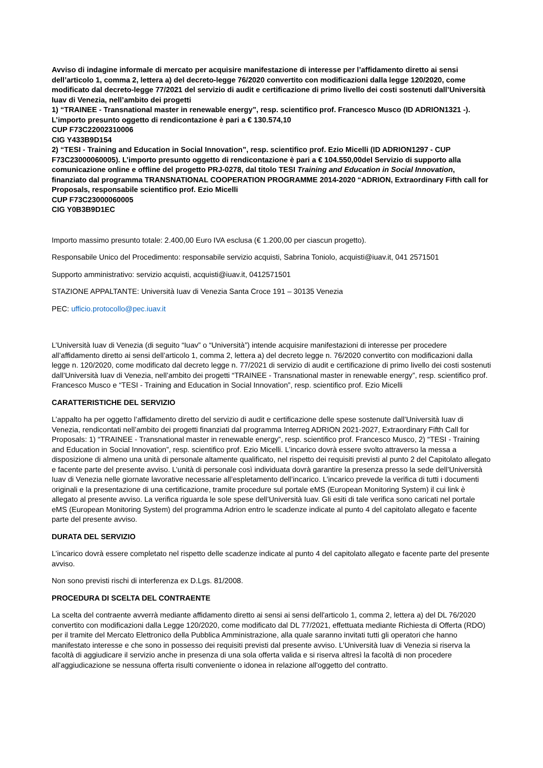Avviso di indagine informale di mercato per acquisire manifestazione di interesse per l’affidamento diretto ai sensi dell’articolo 1, comma 2, lettera a) del decreto-legge 76/2020 convertito con modificazioni dalla legge 120/2020, come modificato dal decreto-legge 77/2021 del servizio di audit e certificazione di primo livello dei costi sostenuti dall’Università Iuav di Venezia, nell’ambito dei progetti
1) “TRAINEE - Transnational master in renewable energy”, resp. scientifico prof. Francesco Musco (ID ADRION1321 -). L’importo presunto oggetto di rendicontazione è pari a € 130.574,10
CUP F73C22002310006
CIG Y433B9D154
2) “TESI - Training and Education in Social Innovation”, resp. scientifico prof. Ezio Micelli (ID ADRION1297 - CUP F73C23000060005). L’importo presunto oggetto di rendicontazione è pari a € 104.550,00del Servizio di supporto alla comunicazione online e offline del progetto PRJ-0278, dal titolo TESI Training and Education in Social Innovation, finanziato dal programma TRANSNATIONAL COOPERATION PROGRAMME 2014-2020 “ADRION, Extraordinary Fifth call for Proposals, responsabile scientifico prof. Ezio Micelli
CUP F73C23000060005
CIG Y0B3B9D1EC
Importo massimo presunto totale: 2.400,00 Euro IVA esclusa (€ 1.200,00 per ciascun progetto).
Responsabile Unico del Procedimento: responsabile servizio acquisti, Sabrina Toniolo, acquisti@iuav.it, 041 2571501
Supporto amministrativo: servizio acquisti, acquisti@iuav.it, 0412571501
STAZIONE APPALTANTE: Università Iuav di Venezia Santa Croce 191 – 30135 Venezia
PEC: ufficio.protocollo@pec.iuav.it
L’Università Iuav di Venezia (di seguito “Iuav” o “Università”) intende acquisire manifestazioni di interesse per procedere all’affidamento diretto ai sensi dell’articolo 1, comma 2, lettera a) del decreto legge n. 76/2020 convertito con modificazioni dalla legge n. 120/2020, come modificato dal decreto legge n. 77/2021 di servizio di audit e certificazione di primo livello dei costi sostenuti dall’Università Iuav di Venezia, nell’ambito dei progetti “TRAINEE - Transnational master in renewable energy”, resp. scientifico prof. Francesco Musco e “TESI - Training and Education in Social Innovation”, resp. scientifico prof. Ezio Micelli
CARATTERISTICHE DEL SERVIZIO
L’appalto ha per oggetto l’affidamento diretto del servizio di audit e certificazione delle spese sostenute dall’Università Iuav di Venezia, rendicontati nell’ambito dei progetti finanziati dal programma Interreg ADRION 2021-2027, Extraordinary Fifth Call for Proposals: 1) “TRAINEE - Transnational master in renewable energy”, resp. scientifico prof. Francesco Musco, 2) “TESI - Training and Education in Social Innovation”, resp. scientifico prof. Ezio Micelli. L’incarico dovrà essere svolto attraverso la messa a disposizione di almeno una unità di personale altamente qualificato, nel rispetto dei requisiti previsti al punto 2 del Capitolato allegato e facente parte del presente avviso. L’unità di personale così individuata dovrà garantire la presenza presso la sede dell’Università Iuav di Venezia nelle giornate lavorative necessarie all’espletamento dell’incarico. L’incarico prevede la verifica di tutti i documenti originali e la presentazione di una certificazione, tramite procedure sul portale eMS (European Monitoring System) il cui link è allegato al presente avviso. La verifica riguarda le sole spese dell’Università Iuav. Gli esiti di tale verifica sono caricati nel portale eMS (European Monitoring System) del programma Adrion entro le scadenze indicate al punto 4 del capitolato allegato e facente parte del presente avviso.
DURATA DEL SERVIZIO
L’incarico dovrà essere completato nel rispetto delle scadenze indicate al punto 4 del capitolato allegato e facente parte del presente avviso.
Non sono previsti rischi di interferenza ex D.Lgs. 81/2008.
PROCEDURA DI SCELTA DEL CONTRAENTE
La scelta del contraente avverrà mediante affidamento diretto ai sensi ai sensi dell'articolo 1, comma 2, lettera a) del DL 76/2020 convertito con modificazioni dalla Legge 120/2020, come modificato dal DL 77/2021, effettuata mediante Richiesta di Offerta (RDO) per il tramite del Mercato Elettronico della Pubblica Amministrazione, alla quale saranno invitati tutti gli operatori che hanno manifestato interesse e che sono in possesso dei requisiti previsti dal presente avviso. L’Università Iuav di Venezia si riserva la facoltà di aggiudicare il servizio anche in presenza di una sola offerta valida e si riserva altresì la facoltà di non procedere all'aggiudicazione se nessuna offerta risulti conveniente o idonea in relazione all'oggetto del contratto.